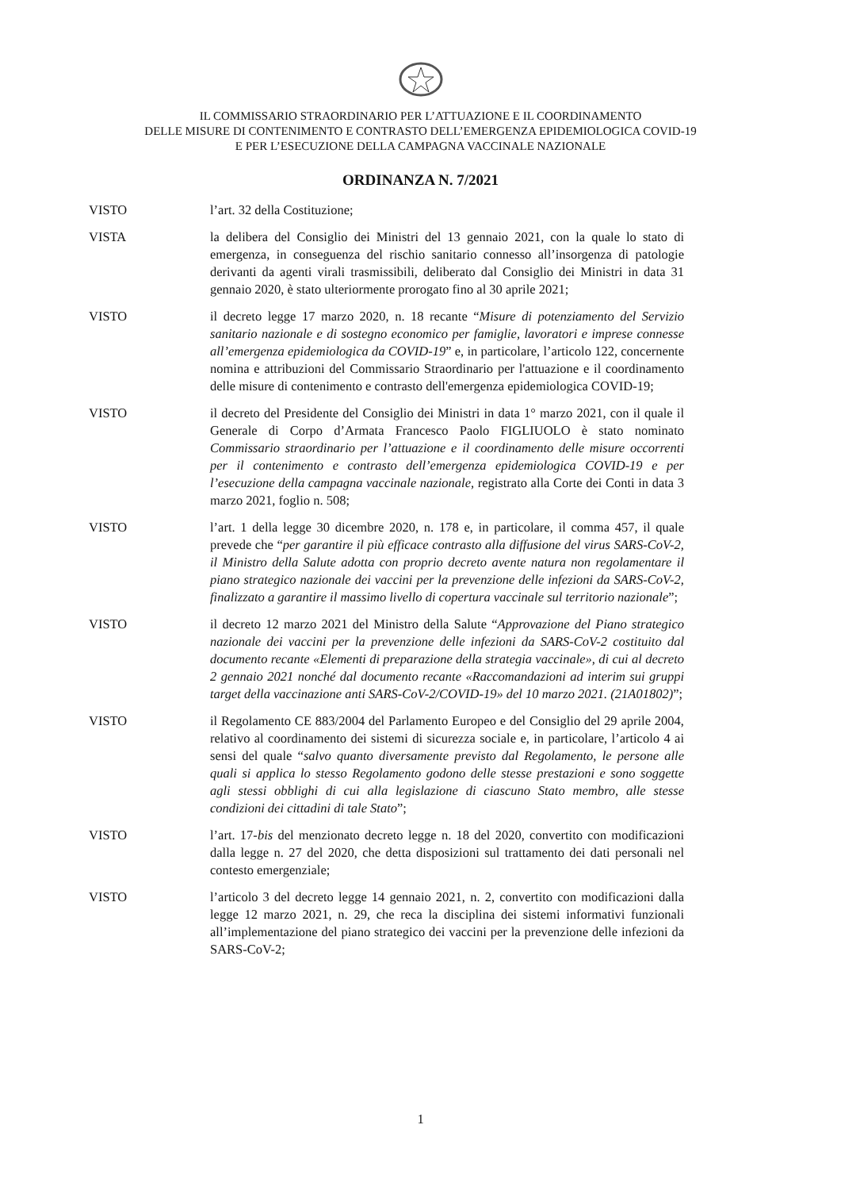IL COMMISSARIO STRAORDINARIO PER L’ATTUAZIONE E IL COORDINAMENTO
DELLE MISURE DI CONTENIMENTO E CONTRASTO DELL’EMERGENZA EPIDEMIOLOGICA COVID-19
E PER L’ESECUZIONE DELLA CAMPAGNA VACCINALE NAZIONALE
ORDINANZA N. 7/2021
VISTO l’art. 32 della Costituzione;
VISTA la delibera del Consiglio dei Ministri del 13 gennaio 2021, con la quale lo stato di emergenza, in conseguenza del rischio sanitario connesso all’insorgenza di patologie derivanti da agenti virali trasmissibili, deliberato dal Consiglio dei Ministri in data 31 gennaio 2020, è stato ulteriormente prorogato fino al 30 aprile 2021;
VISTO il decreto legge 17 marzo 2020, n. 18 recante “Misure di potenziamento del Servizio sanitario nazionale e di sostegno economico per famiglie, lavoratori e imprese connesse all’emergenza epidemiologica da COVID-19” e, in particolare, l’articolo 122, concernente nomina e attribuzioni del Commissario Straordinario per l'attuazione e il coordinamento delle misure di contenimento e contrasto dell'emergenza epidemiologica COVID-19;
VISTO il decreto del Presidente del Consiglio dei Ministri in data 1° marzo 2021, con il quale il Generale di Corpo d’Armata Francesco Paolo FIGLIUOLO è stato nominato Commissario straordinario per l’attuazione e il coordinamento delle misure occorrenti per il contenimento e contrasto dell’emergenza epidemiologica COVID-19 e per l’esecuzione della campagna vaccinale nazionale, registrato alla Corte dei Conti in data 3 marzo 2021, foglio n. 508;
VISTO l’art. 1 della legge 30 dicembre 2020, n. 178 e, in particolare, il comma 457, il quale prevede che “per garantire il più efficace contrasto alla diffusione del virus SARS-CoV-2, il Ministro della Salute adotta con proprio decreto avente natura non regolamentare il piano strategico nazionale dei vaccini per la prevenzione delle infezioni da SARS-CoV-2, finalizzato a garantire il massimo livello di copertura vaccinale sul territorio nazionale”;
VISTO il decreto 12 marzo 2021 del Ministro della Salute “Approvazione del Piano strategico nazionale dei vaccini per la prevenzione delle infezioni da SARS-CoV-2 costituito dal documento recante «Elementi di preparazione della strategia vaccinale», di cui al decreto 2 gennaio 2021 nonché dal documento recante «Raccomandazioni ad interim sui gruppi target della vaccinazione anti SARS-CoV-2/COVID-19» del 10 marzo 2021. (21A01802)”;
VISTO il Regolamento CE 883/2004 del Parlamento Europeo e del Consiglio del 29 aprile 2004, relativo al coordinamento dei sistemi di sicurezza sociale e, in particolare, l’articolo 4 ai sensi del quale “salvo quanto diversamente previsto dal Regolamento, le persone alle quali si applica lo stesso Regolamento godono delle stesse prestazioni e sono soggette agli stessi obblighi di cui alla legislazione di ciascuno Stato membro, alle stesse condizioni dei cittadini di tale Stato”;
VISTO l’art. 17-bis del menzionato decreto legge n. 18 del 2020, convertito con modificazioni dalla legge n. 27 del 2020, che detta disposizioni sul trattamento dei dati personali nel contesto emergenziale;
VISTO l’articolo 3 del decreto legge 14 gennaio 2021, n. 2, convertito con modificazioni dalla legge 12 marzo 2021, n. 29, che reca la disciplina dei sistemi informativi funzionali all’implementazione del piano strategico dei vaccini per la prevenzione delle infezioni da SARS-CoV-2;
1